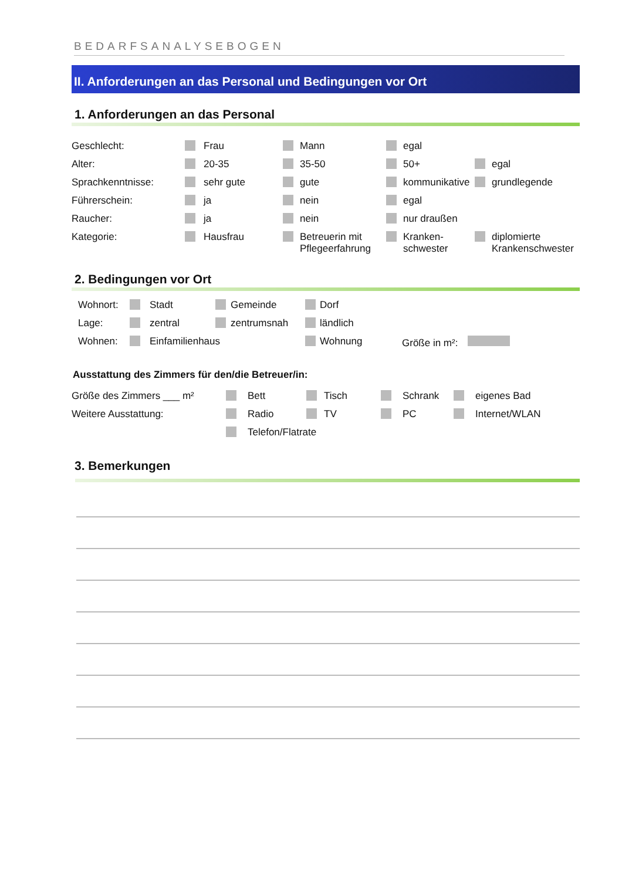BEDARFSANALYSEBOGEN
II. Anforderungen an das Personal und Bedingungen vor Ort
1. Anforderungen an das Personal
| Geschlecht: | | Frau | | Mann | | egal | | |
| Alter: | | 20-35 | | 35-50 | | 50+ | | egal |
| Sprachkenntnisse: | | sehr gute | | gute | | kommunikative | | grundlegende |
| Führerschein: | | ja | | nein | | egal | | |
| Raucher: | | ja | | nein | | nur draußen | | |
| Kategorie: | | Hausfrau | | Betreuerin mit Pflegeerfahrung | | Kranken- schwester | | diplomierte Krankenschwester |
2. Bedingungen vor Ort
| Wohnort: | | Stadt | | Gemeinde | | Dorf | |
| Lage: | | zentral | | zentrumsnah | | ländlich | |
| Wohnen: | | Einfamilienhaus | | | | Wohnung | Größe in m²: |
Ausstattung des Zimmers für den/die Betreuer/in:
| Größe des Zimmers ___ m² | | Bett | | Tisch | | Schrank | | eigenes Bad |
| Weitere Ausstattung: | | Radio | | TV | | PC | | Internet/WLAN |
| | | Telefon/Flatrate | | | | | | |
3. Bemerkungen